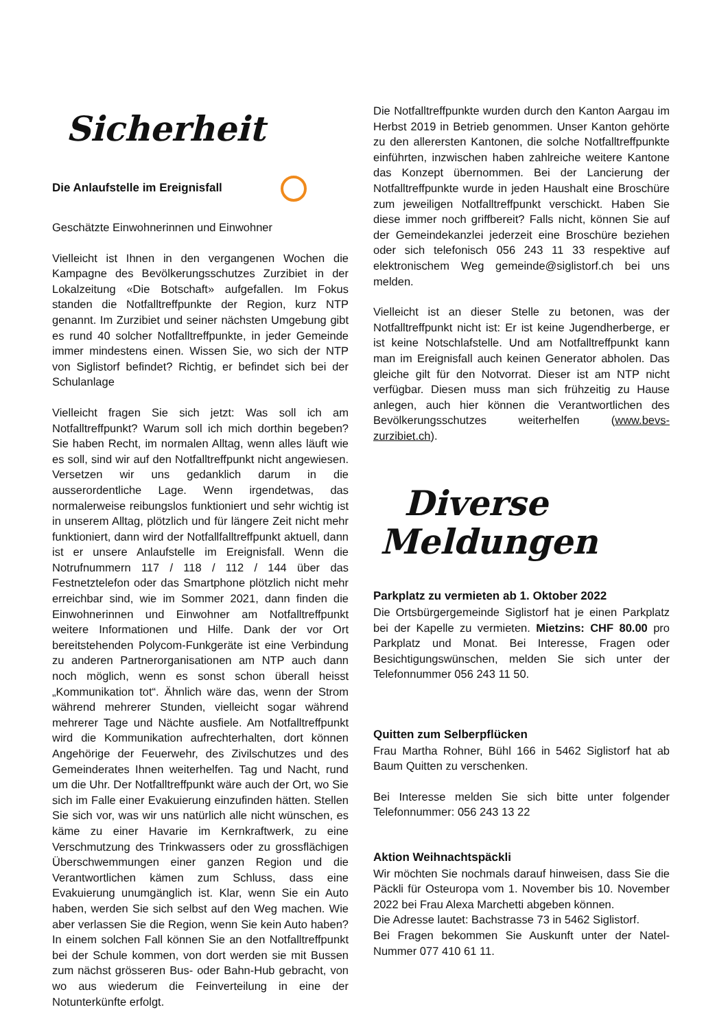Sicherheit
Die Anlaufstelle im Ereignisfall
Geschätzte Einwohnerinnen und Einwohner
Vielleicht ist Ihnen in den vergangenen Wochen die Kampagne des Bevölkerungsschutzes Zurzibiet in der Lokalzeitung «Die Botschaft» aufgefallen. Im Fokus standen die Notfalltreffpunkte der Region, kurz NTP genannt. Im Zurzibiet und seiner nächsten Umgebung gibt es rund 40 solcher Notfalltreffpunkte, in jeder Gemeinde immer mindestens einen. Wissen Sie, wo sich der NTP von Siglistorf befindet? Richtig, er befindet sich bei der Schulanlage
Vielleicht fragen Sie sich jetzt: Was soll ich am Notfalltreffpunkt? Warum soll ich mich dorthin begeben? Sie haben Recht, im normalen Alltag, wenn alles läuft wie es soll, sind wir auf den Notfalltreffpunkt nicht angewiesen. Versetzen wir uns gedanklich darum in die ausserordentliche Lage. Wenn irgendetwas, das normalerweise reibungslos funktioniert und sehr wichtig ist in unserem Alltag, plötzlich und für längere Zeit nicht mehr funktioniert, dann wird der Notfallfalltreffpunkt aktuell, dann ist er unsere Anlaufstelle im Ereignisfall. Wenn die Notrufnummern 117 / 118 / 112 / 144 über das Festnetztelefon oder das Smartphone plötzlich nicht mehr erreichbar sind, wie im Sommer 2021, dann finden die Einwohnerinnen und Einwohner am Notfalltreffpunkt weitere Informationen und Hilfe. Dank der vor Ort bereitstehenden Polycom-Funkgeräte ist eine Verbindung zu anderen Partnerorganisationen am NTP auch dann noch möglich, wenn es sonst schon überall heisst „Kommunikation tot“. Ähnlich wäre das, wenn der Strom während mehrerer Stunden, vielleicht sogar während mehrerer Tage und Nächte ausfiele. Am Notfalltreffpunkt wird die Kommunikation aufrechterhalten, dort können Angehörige der Feuerwehr, des Zivilschutzes und des Gemeinderates Ihnen weiterhelfen. Tag und Nacht, rund um die Uhr. Der Notfalltreffpunkt wäre auch der Ort, wo Sie sich im Falle einer Evakuierung einzufinden hätten. Stellen Sie sich vor, was wir uns natürlich alle nicht wünschen, es käme zu einer Havarie im Kernkraftwerk, zu eine Verschmutzung des Trinkwassers oder zu grossflächigen Überschwemmungen einer ganzen Region und die Verantwortlichen kämen zum Schluss, dass eine Evakuierung unumgänglich ist. Klar, wenn Sie ein Auto haben, werden Sie sich selbst auf den Weg machen. Wie aber verlassen Sie die Region, wenn Sie kein Auto haben? In einem solchen Fall können Sie an den Notfalltreffpunkt bei der Schule kommen, von dort werden sie mit Bussen zum nächst grösseren Bus- oder Bahn-Hub gebracht, von wo aus wiederum die Feinverteilung in eine der Notunterkünfte erfolgt.
Die Notfalltreffpunkte wurden durch den Kanton Aargau im Herbst 2019 in Betrieb genommen. Unser Kanton gehörte zu den allerersten Kantonen, die solche Notfalltreffpunkte einführten, inzwischen haben zahlreiche weitere Kantone das Konzept übernommen. Bei der Lancierung der Notfalltreffpunkte wurde in jeden Haushalt eine Broschüre zum jeweiligen Notfalltreffpunkt verschickt. Haben Sie diese immer noch griffbereit? Falls nicht, können Sie auf der Gemeindekanzlei jederzeit eine Broschüre beziehen oder sich telefonisch 056 243 11 33 respektive auf elektronischem Weg gemeinde@siglistorf.ch bei uns melden.
Vielleicht ist an dieser Stelle zu betonen, was der Notfalltreffpunkt nicht ist: Er ist keine Jugendherberge, er ist keine Notschlafstelle. Und am Notfalltreffpunkt kann man im Ereignisfall auch keinen Generator abholen. Das gleiche gilt für den Notvorrat. Dieser ist am NTP nicht verfügbar. Diesen muss man sich frühzeitig zu Hause anlegen, auch hier können die Verantwortlichen des Bevölkerungsschutzes weiterhelfen (www.bevs-zurzibiet.ch).
Diverse
Meldungen
Parkplatz zu vermieten ab 1. Oktober 2022
Die Ortsbürgergemeinde Siglistorf hat je einen Parkplatz bei der Kapelle zu vermieten. Mietzins: CHF 80.00 pro Parkplatz und Monat. Bei Interesse, Fragen oder Besichtigungswünschen, melden Sie sich unter der Telefonnummer 056 243 11 50.
Quitten zum Selberpflücken
Frau Martha Rohner, Bühl 166 in 5462 Siglistorf hat ab Baum Quitten zu verschenken.
Bei Interesse melden Sie sich bitte unter folgender Telefonnummer: 056 243 13 22
Aktion Weihnachtspäckli
Wir möchten Sie nochmals darauf hinweisen, dass Sie die Päckli für Osteuropa vom 1. November bis 10. November 2022 bei Frau Alexa Marchetti abgeben können.
Die Adresse lautet: Bachstrasse 73 in 5462 Siglistorf.
Bei Fragen bekommen Sie Auskunft unter der Natel-Nummer 077 410 61 11.